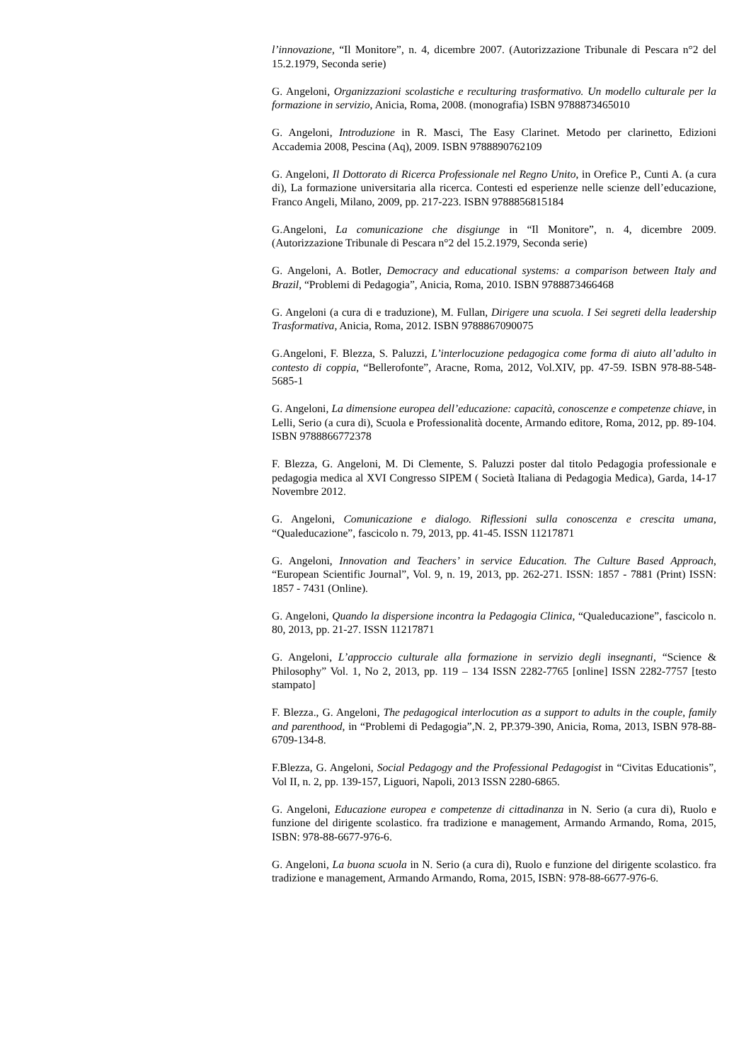l’innovazione, “Il Monitore”, n. 4, dicembre 2007. (Autorizzazione Tribunale di Pescara n°2 del 15.2.1979, Seconda serie)
G. Angeloni, Organizzazioni scolastiche e reculturing trasformativo. Un modello culturale per la formazione in servizio, Anicia, Roma, 2008. (monografia) ISBN 9788873465010
G. Angeloni, Introduzione in R. Masci, The Easy Clarinet. Metodo per clarinetto, Edizioni Accademia 2008, Pescina (Aq), 2009. ISBN 9788890762109
G. Angeloni, Il Dottorato di Ricerca Professionale nel Regno Unito, in Orefice P., Cunti A. (a cura di), La formazione universitaria alla ricerca. Contesti ed esperienze nelle scienze dell’educazione, Franco Angeli, Milano, 2009, pp. 217-223. ISBN 9788856815184
G.Angeloni, La comunicazione che disgiunge in “Il Monitore”, n. 4, dicembre 2009. (Autorizzazione Tribunale di Pescara n°2 del 15.2.1979, Seconda serie)
G. Angeloni, A. Botler, Democracy and educational systems: a comparison between Italy and Brazil, “Problemi di Pedagogia”, Anicia, Roma, 2010. ISBN 9788873466468
G. Angeloni (a cura di e traduzione), M. Fullan, Dirigere una scuola. I Sei segreti della leadership Trasformativa, Anicia, Roma, 2012. ISBN 9788867090075
G.Angeloni, F. Blezza, S. Paluzzi, L’interlocuzione pedagogica come forma di aiuto all’adulto in contesto di coppia, “Bellerofonte”, Aracne, Roma, 2012, Vol.XIV, pp. 47-59. ISBN 978-88-548-5685-1
G. Angeloni, La dimensione europea dell’educazione: capacità, conoscenze e competenze chiave, in Lelli, Serio (a cura di), Scuola e Professionalità docente, Armando editore, Roma, 2012, pp. 89-104. ISBN 9788866772378
F. Blezza, G. Angeloni, M. Di Clemente, S. Paluzzi poster dal titolo Pedagogia professionale e pedagogia medica al XVI Congresso SIPEM ( Società Italiana di Pedagogia Medica), Garda, 14-17 Novembre 2012.
G. Angeloni, Comunicazione e dialogo. Riflessioni sulla conoscenza e crescita umana, “Qualeducazione”, fascicolo n. 79, 2013, pp. 41-45. ISSN 11217871
G. Angeloni, Innovation and Teachers’ in service Education. The Culture Based Approach, “European Scientific Journal”, Vol. 9, n. 19, 2013, pp. 262-271. ISSN: 1857 - 7881 (Print) ISSN: 1857 - 7431 (Online).
G. Angeloni, Quando la dispersione incontra la Pedagogia Clinica, “Qualeducazione”, fascicolo n. 80, 2013, pp. 21-27. ISSN 11217871
G. Angeloni, L’approccio culturale alla formazione in servizio degli insegnanti, “Science & Philosophy” Vol. 1, No 2, 2013, pp. 119 – 134 ISSN 2282-7765 [online] ISSN 2282-7757 [testo stampato]
F. Blezza., G. Angeloni, The pedagogical interlocution as a support to adults in the couple, family and parenthood, in “Problemi di Pedagogia”,N. 2, PP.379-390, Anicia, Roma, 2013, ISBN 978-88-6709-134-8.
F.Blezza, G. Angeloni, Social Pedagogy and the Professional Pedagogist in “Civitas Educationis”, Vol II, n. 2, pp. 139-157, Liguori, Napoli, 2013 ISSN 2280-6865.
G. Angeloni, Educazione europea e competenze di cittadinanza in N. Serio (a cura di), Ruolo e funzione del dirigente scolastico. fra tradizione e management, Armando Armando, Roma, 2015, ISBN: 978-88-6677-976-6.
G. Angeloni, La buona scuola in N. Serio (a cura di), Ruolo e funzione del dirigente scolastico. fra tradizione e management, Armando Armando, Roma, 2015, ISBN: 978-88-6677-976-6.